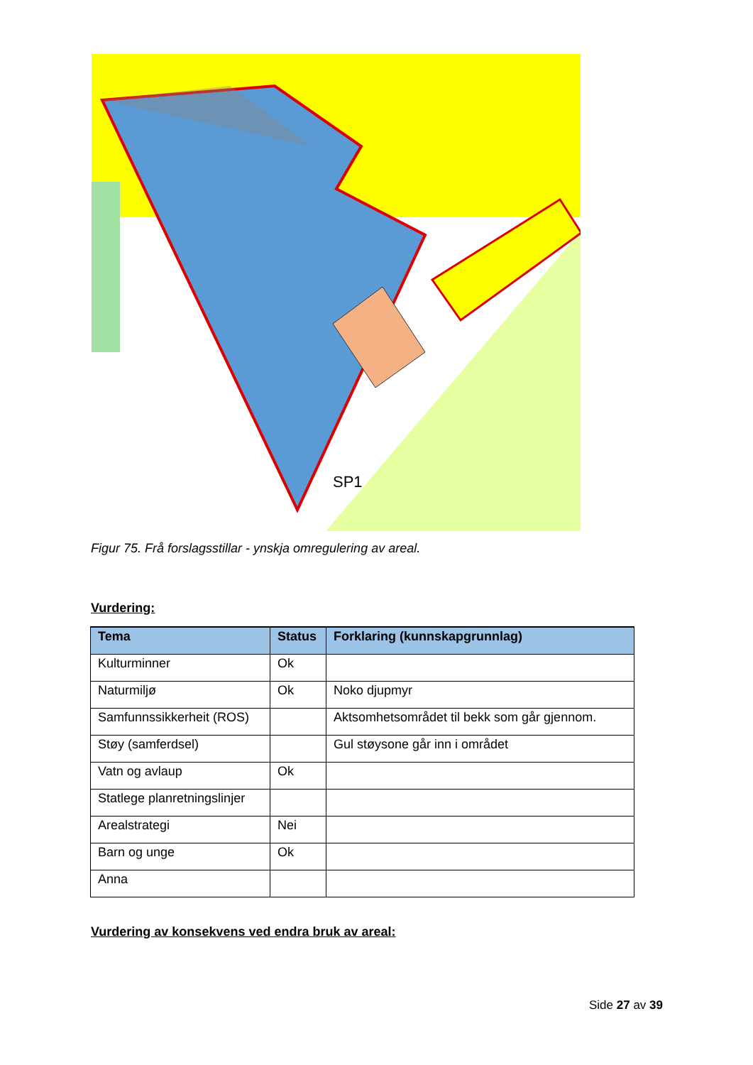SP1
Figur 75. Frå forslagsstillar - ynskja omregulering av areal.
Vurdering:
| Tema | Status | Forklaring (kunnskapgrunnlag) |
| --- | --- | --- |
| Kulturminner | Ok | |
| Naturmiljø | Ok | Noko djupmyr |
| Samfunnssikkerheit (ROS) | | Aktsomhetsområdet til bekk som går gjennom. |
| Støy (samferdsel) | | Gul støysone går inn i området |
| Vatn og avlaup | Ok | |
| Statlege planretningslinjer | | |
| Arealstrategi | Nei | |
| Barn og unge | Ok | |
| Anna | | |
Vurdering av konsekvens ved endra bruk av areal:
Side 27 av 39